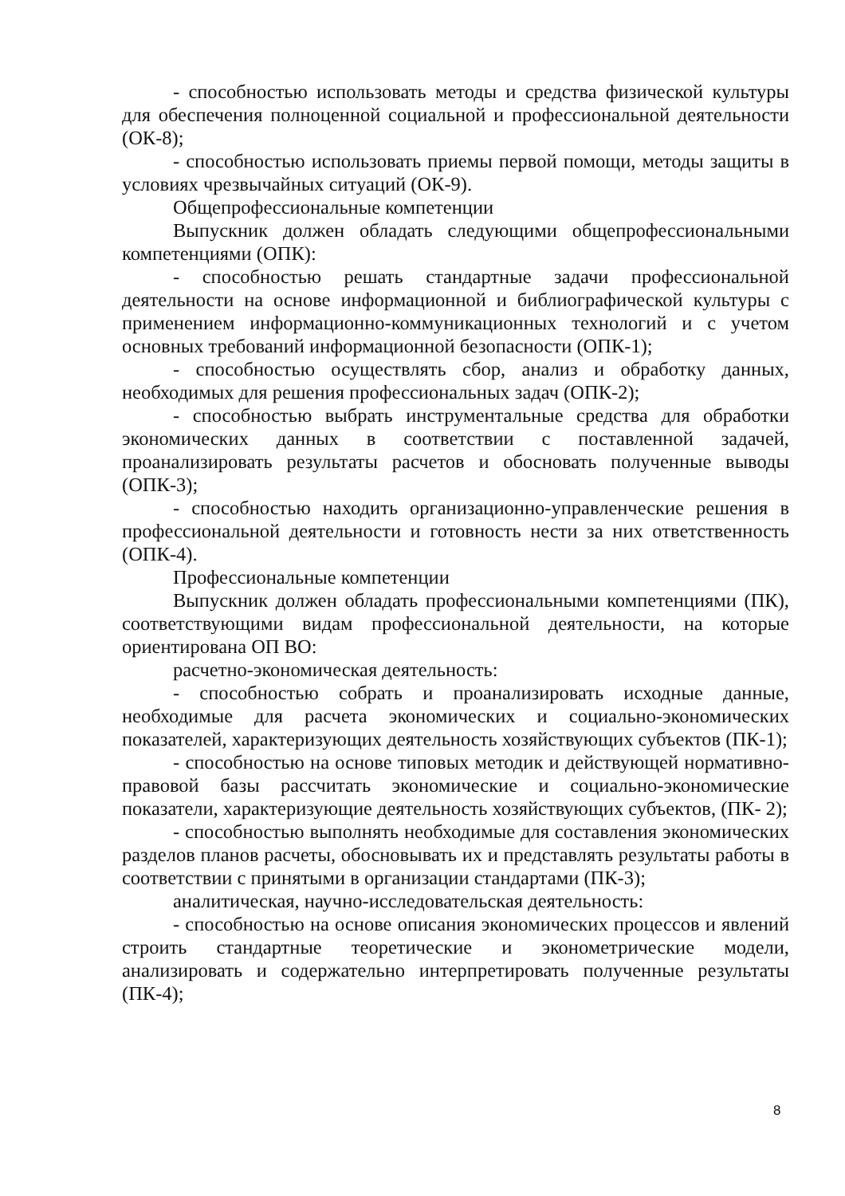- способностью использовать методы и средства физической культуры для обеспечения полноценной социальной и профессиональной деятельности (ОК-8);
- способностью использовать приемы первой помощи, методы защиты в условиях чрезвычайных ситуаций (ОК-9).
Общепрофессиональные компетенции
Выпускник должен обладать следующими общепрофессиональными компетенциями (ОПК):
- способностью решать стандартные задачи профессиональной деятельности на основе информационной и библиографической культуры с применением информационно-коммуникационных технологий и с учетом основных требований информационной безопасности (ОПК-1);
- способностью осуществлять сбор, анализ и обработку данных, необходимых для решения профессиональных задач (ОПК-2);
- способностью выбрать инструментальные средства для обработки экономических данных в соответствии с поставленной задачей, проанализировать результаты расчетов и обосновать полученные выводы (ОПК-3);
- способностью находить организационно-управленческие решения в профессиональной деятельности и готовность нести за них ответственность (ОПК-4).
Профессиональные компетенции
Выпускник должен обладать профессиональными компетенциями (ПК), соответствующими видам профессиональной деятельности, на которые ориентирована ОП ВО:
расчетно-экономическая деятельность:
- способностью собрать и проанализировать исходные данные, необходимые для расчета экономических и социально-экономических показателей, характеризующих деятельность хозяйствующих субъектов (ПК-1);
- способностью на основе типовых методик и действующей нормативно- правовой базы рассчитать экономические и социально-экономические показатели, характеризующие деятельность хозяйствующих субъектов, (ПК- 2);
- способностью выполнять необходимые для составления экономических разделов планов расчеты, обосновывать их и представлять результаты работы в соответствии с принятыми в организации стандартами (ПК-3);
аналитическая, научно-исследовательская деятельность:
- способностью на основе описания экономических процессов и явлений строить стандартные теоретические и эконометрические модели, анализировать и содержательно интерпретировать полученные результаты (ПК-4);
8